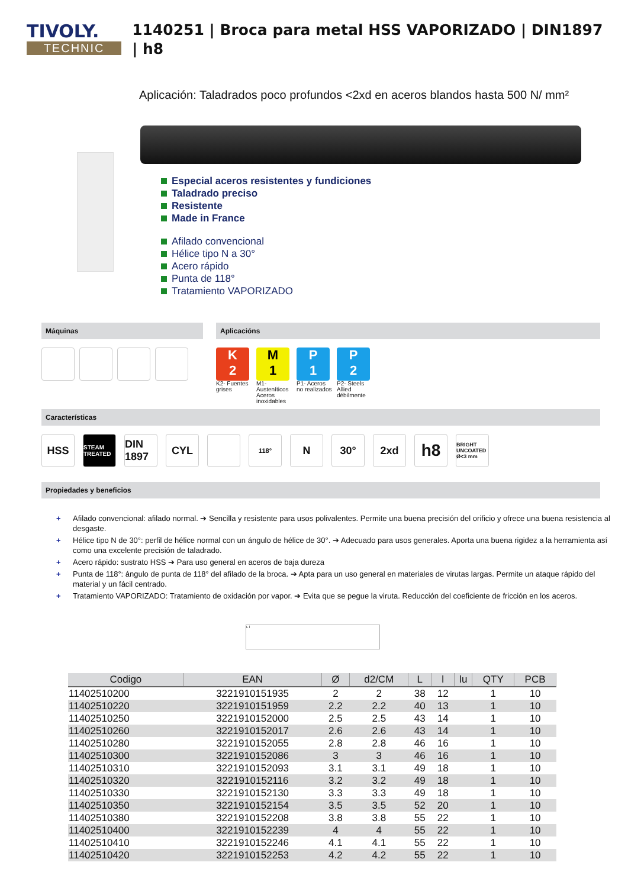TIVOLY.
TECHNIC
1140251 | Broca para metal HSS VAPORIZADO | DIN1897 | h8
Aplicación: Taladrados poco profundos <2xd en aceros blandos hasta 500 N/ mm²
Especial aceros resistentes y fundiciones
Taladrado preciso
Resistente
Made in France
Afilado convencional
Hélice tipo N a 30°
Acero rápido
Punta de 118°
Tratamiento VAPORIZADO
Máquinas Aplicacións
K
2
K2- Fuentes grises
M
1
M1- Austeníticos Aceros inoxidables
P
1
P1- Aceros no realizados
P
2
P2- Steels Allied débilmente
Características
HSS
STEAM TREATED
DIN 1897
CYL
118°
N 30° 2xd
h8
BRIGHT UNCOATED Ø<3 mm
Propiedades y beneficios
+ Afilado convencional: afilado normal. ➔ Sencilla y resistente para usos polivalentes. Permite una buena precisión del orificio y ofrece una buena resistencia al desgaste.
+ Hélice tipo N de 30°: perfil de hélice normal con un ángulo de hélice de 30°. ➔ Adecuado para usos generales. Aporta una buena rigidez a la herramienta así como una excelente precisión de taladrado.
+ Acero rápido: sustrato HSS ➔ Para uso general en aceros de baja dureza
+ Punta de 118°: ángulo de punta de 118° del afilado de la broca. ➔ Apta para un uso general en materiales de virutas largas. Permite un ataque rápido del material y un fácil centrado.
+ Tratamiento VAPORIZADO: Tratamiento de oxidación por vapor. ➔ Evita que se pegue la viruta. Reducción del coeficiente de fricción en los aceros.
L l
| Codigo | EAN | Ø | d2/CM | L | l | lu | QTY | PCB |
| --- | --- | --- | --- | --- | --- | --- | --- | --- |
| 11402510200 | 3221910151935 | 2 | 2 | 38 | 12 | | 1 | 10 |
| 11402510220 | 3221910151959 | 2.2 | 2.2 | 40 | 13 | | 1 | 10 |
| 11402510250 | 3221910152000 | 2.5 | 2.5 | 43 | 14 | | 1 | 10 |
| 11402510260 | 3221910152017 | 2.6 | 2.6 | 43 | 14 | | 1 | 10 |
| 11402510280 | 3221910152055 | 2.8 | 2.8 | 46 | 16 | | 1 | 10 |
| 11402510300 | 3221910152086 | 3 | 3 | 46 | 16 | | 1 | 10 |
| 11402510310 | 3221910152093 | 3.1 | 3.1 | 49 | 18 | | 1 | 10 |
| 11402510320 | 3221910152116 | 3.2 | 3.2 | 49 | 18 | | 1 | 10 |
| 11402510330 | 3221910152130 | 3.3 | 3.3 | 49 | 18 | | 1 | 10 |
| 11402510350 | 3221910152154 | 3.5 | 3.5 | 52 | 20 | | 1 | 10 |
| 11402510380 | 3221910152208 | 3.8 | 3.8 | 55 | 22 | | 1 | 10 |
| 11402510400 | 3221910152239 | 4 | 4 | 55 | 22 | | 1 | 10 |
| 11402510410 | 3221910152246 | 4.1 | 4.1 | 55 | 22 | | 1 | 10 |
| 11402510420 | 3221910152253 | 4.2 | 4.2 | 55 | 22 | | 1 | 10 |